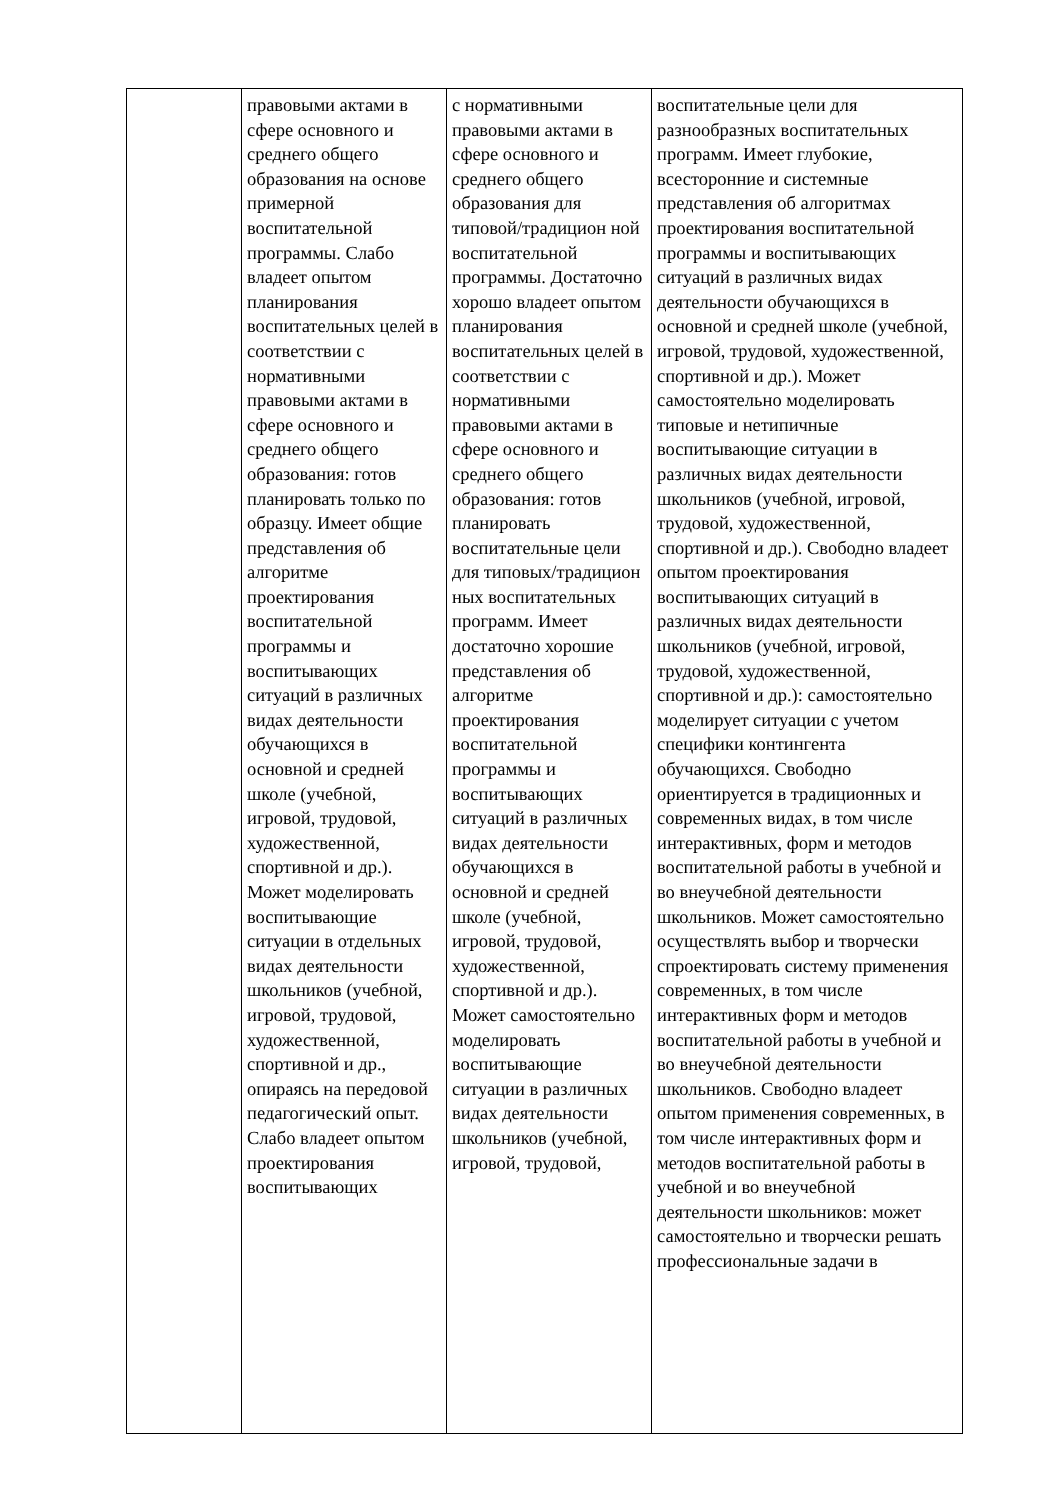| | правовыми актами в сфере основного и среднего общего образования на основе примерной воспитательной программы. Слабо владеет опытом планирования воспитательных целей в соответствии с нормативными правовыми актами в сфере основного и среднего общего образования: готов планировать только по образцу. Имеет общие представления об алгоритме проектирования воспитательной программы и воспитывающих ситуаций в различных видах деятельности обучающихся в основной и средней школе (учебной, игровой, трудовой, художественной, спортивной и др.). Может моделировать воспитывающие ситуации в отдельных видах деятельности школьников (учебной, игровой, трудовой, художественной, спортивной и др., опираясь на передовой педагогический опыт. Слабо владеет опытом проектирования воспитывающих | с нормативными правовыми актами в сфере основного и среднего общего образования для типовой/традицион ной воспитательной программы. Достаточно хорошо владеет опытом планирования воспитательных целей в соответствии с нормативными правовыми актами в сфере основного и среднего общего образования: готов планировать воспитательные цели для типовых/традицион ных воспитательных программ. Имеет достаточно хорошие представления об алгоритме проектирования воспитательной программы и воспитывающих ситуаций в различных видах деятельности обучающихся в основной и средней школе (учебной, игровой, трудовой, художественной, спортивной и др.). Может самостоятельно моделировать воспитывающие ситуации в различных видах деятельности школьников (учебной, игровой, трудовой, | воспитательные цели для разнообразных воспитательных программ. Имеет глубокие, всесторонние и системные представления об алгоритмах проектирования воспитательной программы и воспитывающих ситуаций в различных видах деятельности обучающихся в основной и средней школе (учебной, игровой, трудовой, художественной, спортивной и др.). Может самостоятельно моделировать типовые и нетипичные воспитывающие ситуации в различных видах деятельности школьников (учебной, игровой, трудовой, художественной, спортивной и др.). Свободно владеет опытом проектирования воспитывающих ситуаций в различных видах деятельности школьников (учебной, игровой, трудовой, художественной, спортивной и др.): самостоятельно моделирует ситуации с учетом специфики контингента обучающихся. Свободно ориентируется в традиционных и современных видах, в том числе интерактивных, форм и методов воспитательной работы в учебной и во внеучебной деятельности школьников. Может самостоятельно осуществлять выбор и творчески спроектировать систему применения современных, в том числе интерактивных форм и методов воспитательной работы в учебной и во внеучебной деятельности школьников. Свободно владеет опытом применения современных, в том числе интерактивных форм и методов воспитательной работы в учебной и во внеучебной деятельности школьников: может самостоятельно и творчески решать профессиональные задачи в |